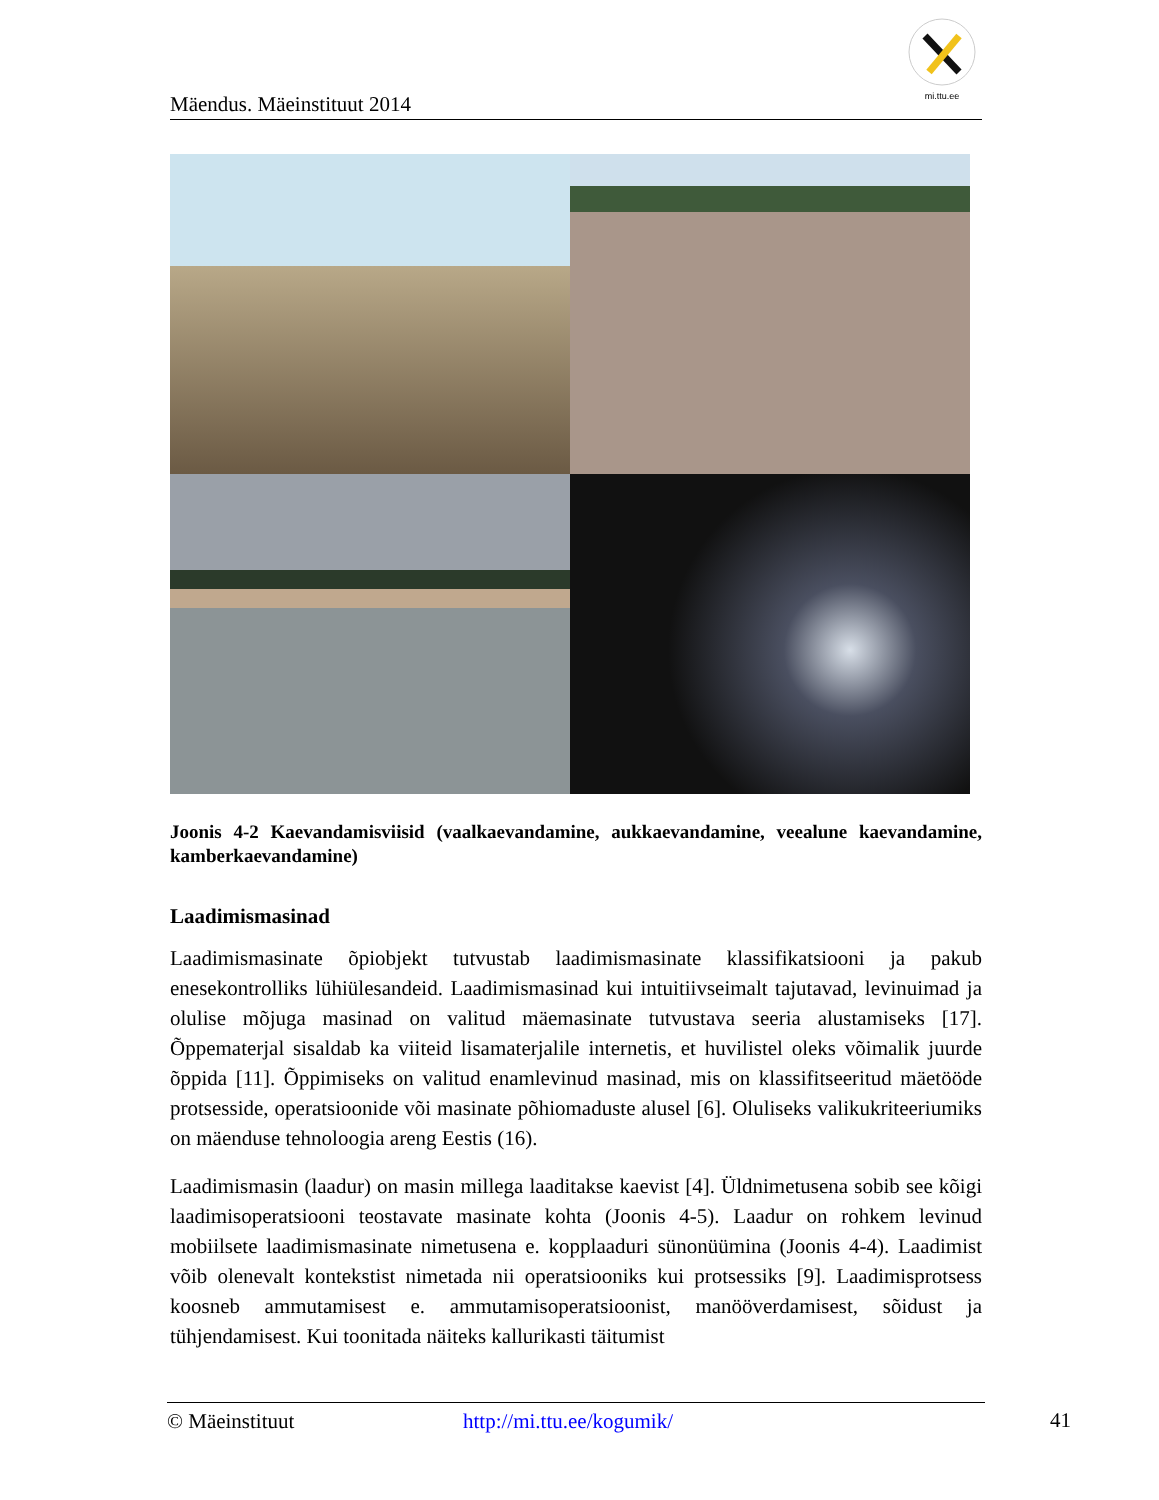Mäendus. Mäeinstituut 2014
mi.ttu.ee
Joonis 4-2 Kaevandamisviisid (vaalkaevandamine, aukkaevandamine, veealune kaevandamine, kamberkaevandamine)
Laadimismasinad
Laadimismasinate õpiobjekt tutvustab laadimismasinate klassifikatsiooni ja pakub enesekontrolliks lühiülesandeid. Laadimismasinad kui intuitiivseimalt tajutavad, levinuimad ja olulise mõjuga masinad on valitud mäemasinate tutvustava seeria alustamiseks [17]. Õppematerjal sisaldab ka viiteid lisamaterjalile internetis, et huvilistel oleks võimalik juurde õppida [11]. Õppimiseks on valitud enamlevinud masinad, mis on klassifitseeritud mäetööde protsesside, operatsioonide või masinate põhiomaduste alusel [6]. Oluliseks valikukriteeriumiks on mäenduse tehnoloogia areng Eestis (16).
Laadimismasin (laadur) on masin millega laaditakse kaevist [4]. Üldnimetusena sobib see kõigi laadimisoperatsiooni teostavate masinate kohta (Joonis 4-5). Laadur on rohkem levinud mobiilsete laadimismasinate nimetusena e. kopplaaduri sünonüümina (Joonis 4-4). Laadimist võib olenevalt kontekstist nimetada nii operatsiooniks kui protsessiks [9]. Laadimisprotsess koosneb ammutamisest e. ammutamisoperatsioonist, manööverdamisest, sõidust ja tühjendamisest. Kui toonitada näiteks kallurikasti täitumist
© Mäeinstituut http://mi.ttu.ee/kogumik/ 41